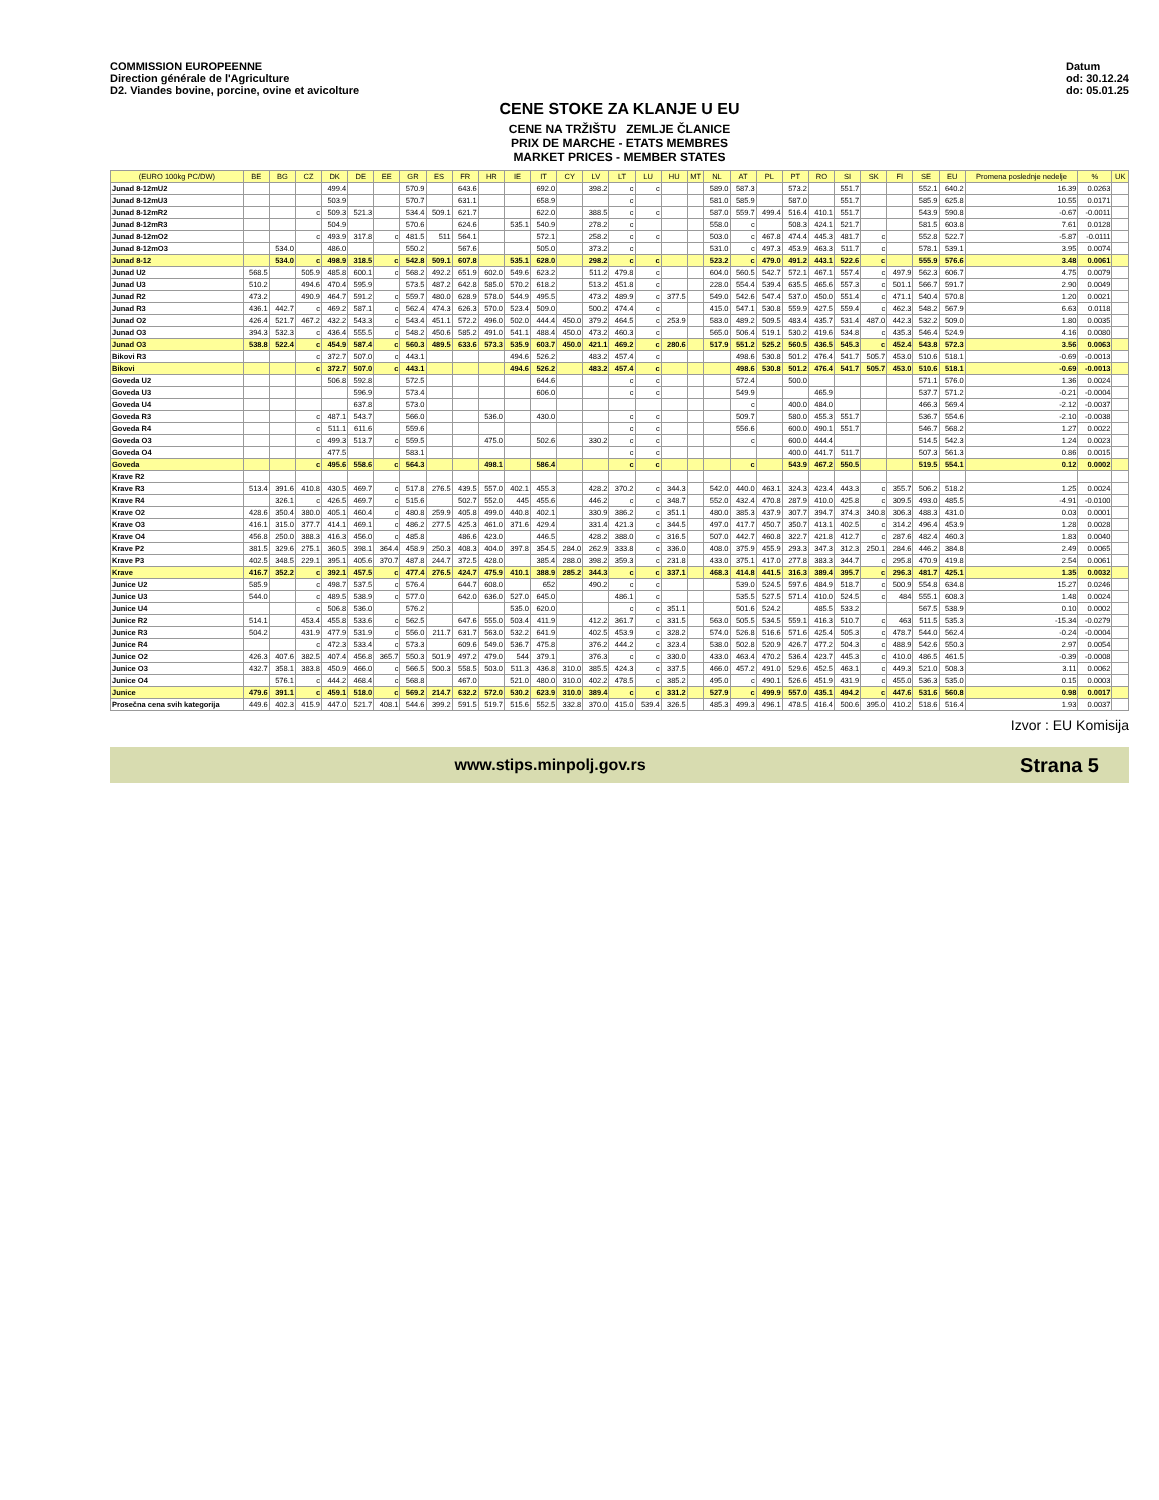COMMISSION EUROPEENNE
Direction générale de l'Agriculture
D2. Viandes bovine, porcine, ovine et avicolture
Datum
od: 30.12.24
do: 05.01.25
CENE STOKE ZA KLANJE U EU
CENE NA TRŽIŠTU ZEMLJE ČLANICE
PRIX DE MARCHE - ETATS MEMBRES
MARKET PRICES - MEMBER STATES
| (EURO 100kg PC/DW) | BE | BG | CZ | DK | DE | EE | GR | ES | FR | HR | IE | IT | CY | LV | LT | LU | HU | MT | NL | AT | PL | PT | RO | SI | SK | FI | SE | EU | Promena poslednje nedelje | % | UK |
| --- | --- | --- | --- | --- | --- | --- | --- | --- | --- | --- | --- | --- | --- | --- | --- | --- | --- | --- | --- | --- | --- | --- | --- | --- | --- | --- | --- | --- | --- | --- | --- |
| Junad 8-12mU2 | | | | 499.4 | | | 570.9 | | 643.6 | | | 692.0 | | 398.2 | c | c | | | 589.0 | 587.3 | | 573.2 | | 551.7 | | | 552.1 | 640.2 | 16.39 | 0.0263 | |
| Junad 8-12mU3 | | | | 503.9 | | | 570.7 | | 631.1 | | | 658.9 | | | c | | | | 581.0 | 585.9 | | 587.0 | | 551.7 | | | 585.9 | 625.8 | 10.55 | 0.0171 | |
| Junad 8-12mR2 | | | c | 509.3 | 521.3 | | 534.4 | 509.1 | 621.7 | | | 622.0 | | 388.5 | c | c | | | 587.0 | 559.7 | 499.4 | 516.4 | 410.1 | 551.7 | | | 543.9 | 590.8 | -0.67 | -0.0011 | |
| Junad 8-12mR3 | | | | 504.9 | | | 570.6 | | 624.6 | | 535.1 | 540.9 | | 278.2 | c | | | | 558.0 | c | | 508.3 | 424.1 | 521.7 | | | 581.5 | 603.8 | 7.61 | 0.0128 | |
| Junad 8-12mO2 | | | c | 493.9 | 317.8 | c | 481.5 | 511 | 564.1 | | | 572.1 | | 258.2 | c | c | | | 503.0 | c | 467.8 | 474.4 | 445.3 | 481.7 | c | | 552.8 | 522.7 | -5.87 | -0.0111 | |
| Junad 8-12mO3 | | 534.0 | | 486.0 | | | 550.2 | | 567.6 | | | 505.0 | | 373.2 | c | | | | 531.0 | c | 497.3 | 453.9 | 463.3 | 511.7 | c | | 578.1 | 539.1 | 3.95 | 0.0074 | |
| Junad 8-12 | | 534.0 | c | 498.9 | 318.5 | c | 542.8 | 509.1 | 607.8 | | 535.1 | 628.0 | | 298.2 | c | c | | | 523.2 | c | 479.0 | 491.2 | 443.1 | 522.6 | c | | 555.9 | 576.6 | 3.48 | 0.0061 | |
| Junad U2 | 568.5 | | 505.9 | 485.8 | 600.1 | c | 568.2 | 492.2 | 651.9 | 602.0 | 549.6 | 623.2 | | 511.2 | 479.8 | c | | | 604.0 | 560.5 | 542.7 | 572.1 | 467.1 | 557.4 | c | 497.9 | 562.3 | 606.7 | 4.75 | 0.0079 | |
| Junad U3 | 510.2 | | 494.6 | 470.4 | 595.9 | | 573.5 | 487.2 | 642.8 | 585.0 | 570.2 | 618.2 | | 513.2 | 451.8 | c | | | 228.0 | 554.4 | 539.4 | 635.5 | 465.6 | 557.3 | c | 501.1 | 566.7 | 591.7 | 2.90 | 0.0049 | |
| Junad R2 | 473.2 | | 490.9 | 464.7 | 591.2 | c | 559.7 | 480.0 | 628.9 | 578.0 | 544.9 | 495.5 | | 473.2 | 489.9 | c | 377.5 | | 549.0 | 542.6 | 547.4 | 537.0 | 450.0 | 551.4 | c | 471.1 | 540.4 | 570.8 | 1.20 | 0.0021 | |
| Junad R3 | 436.1 | 442.7 | c | 469.2 | 587.1 | c | 562.4 | 474.3 | 626.3 | 570.0 | 523.4 | 509.0 | | 500.2 | 474.4 | c | | | 415.0 | 547.1 | 530.8 | 559.9 | 427.5 | 559.4 | c | 462.3 | 548.2 | 567.9 | 6.63 | 0.0118 | |
| Junad O2 | 426.4 | 521.7 | 467.2 | 432.2 | 543.3 | c | 543.4 | 451.1 | 572.2 | 496.0 | 502.0 | 444.4 | 450.0 | 379.2 | 464.5 | c | 253.9 | | 583.0 | 489.2 | 509.5 | 483.4 | 435.7 | 531.4 | 487.0 | 442.3 | 532.2 | 509.0 | 1.80 | 0.0035 | |
| Junad O3 | 394.3 | 532.3 | c | 436.4 | 555.5 | c | 548.2 | 450.6 | 585.2 | 491.0 | 541.1 | 488.4 | 450.0 | 473.2 | 460.3 | c | | | 565.0 | 506.4 | 519.1 | 530.2 | 419.6 | 534.8 | c | 435.3 | 546.4 | 524.9 | 4.16 | 0.0080 | |
| Junad O3 | 538.8 | 522.4 | c | 454.9 | 587.4 | c | 560.3 | 489.5 | 633.6 | 573.3 | 535.9 | 603.7 | 450.0 | 421.1 | 469.2 | c | 280.6 | | 517.9 | 551.2 | 525.2 | 560.5 | 436.5 | 545.3 | c | 452.4 | 543.8 | 572.3 | 3.56 | 0.0063 | |
| Bikovi R3 | | | c | 372.7 | 507.0 | c | 443.1 | | | | 494.6 | 526.2 | | 483.2 | 457.4 | c | | | | 498.6 | 530.8 | 501.2 | 476.4 | 541.7 | 505.7 | 453.0 | 510.6 | 518.1 | -0.69 | -0.0013 | |
| Bikovi | | | c | 372.7 | 507.0 | c | 443.1 | | | | 494.6 | 526.2 | | 483.2 | 457.4 | c | | | | 498.6 | 530.8 | 501.2 | 476.4 | 541.7 | 505.7 | 453.0 | 510.6 | 518.1 | -0.69 | -0.0013 | |
| Goveda U2 | | | | 506.8 | 592.8 | | 572.5 | | | | | 644.6 | | | c | c | | | | 572.4 | | 500.0 | | | | | 571.1 | 576.0 | 1.36 | 0.0024 | |
| Goveda U3 | | | | | 596.9 | | 573.4 | | | | | 606.0 | | | c | c | | | | 549.9 | | | 465.9 | | | | 537.7 | 571.2 | -0.21 | -0.0004 | |
| Goveda U4 | | | | | 637.8 | | 573.0 | | | | | | | | | | | | | c | | 400.0 | 484.0 | | | | 466.3 | 569.4 | -2.12 | -0.0037 | |
| Goveda R3 | | | c | 487.1 | 543.7 | | 566.0 | | | 536.0 | | 430.0 | | | c | c | | | | 509.7 | | 580.0 | 455.3 | 551.7 | | | 536.7 | 554.6 | -2.10 | -0.0038 | |
| Goveda R4 | | | c | 511.1 | 611.6 | | 559.6 | | | | | | | | c | c | | | | 556.6 | | 600.0 | 490.1 | 551.7 | | | 546.7 | 568.2 | 1.27 | 0.0022 | |
| Goveda O3 | | | c | 499.3 | 513.7 | c | 559.5 | | | 475.0 | | 502.6 | | 330.2 | c | c | | | | c | | 600.0 | 444.4 | | | | 514.5 | 542.3 | 1.24 | 0.0023 | |
| Goveda O4 | | | | 477.5 | | | 583.1 | | | | | | | | c | c | | | | | | 400.0 | 441.7 | 511.7 | | | 507.3 | 561.3 | 0.86 | 0.0015 | |
| Goveda | | | c | 495.6 | 558.6 | c | 564.3 | | | 498.1 | | 586.4 | | | c | c | | | | c | | 543.9 | 467.2 | 550.5 | | | 519.5 | 554.1 | 0.12 | 0.0002 | |
| Krave R2 | | | | | | | | | | | | | | | | | | | | | | | | | | | | | | | |
| Krave R3 | 513.4 | 391.6 | 410.8 | 430.5 | 469.7 | c | 517.8 | 276.5 | 439.5 | 557.0 | 402.1 | 455.3 | | 428.2 | 370.2 | c | 344.3 | | 542.0 | 440.0 | 463.1 | 324.3 | 423.4 | 443.3 | c | 355.7 | 506.2 | 518.2 | 1.25 | 0.0024 | |
| Krave R4 | | 326.1 | c | 426.5 | 469.7 | c | 515.6 | | 502.7 | 552.0 | 445 | 455.6 | | 446.2 | c | c | 348.7 | | 552.0 | 432.4 | 470.8 | 287.9 | 410.0 | 425.8 | c | 309.5 | 493.0 | 485.5 | -4.91 | -0.0100 | |
| Krave O2 | 428.6 | 350.4 | 380.0 | 405.1 | 460.4 | c | 480.8 | 259.9 | 405.8 | 499.0 | 440.8 | 402.1 | | 330.9 | 386.2 | c | 351.1 | | 480.0 | 385.3 | 437.9 | 307.7 | 394.7 | 374.3 | 340.8 | 306.3 | 488.3 | 431.0 | 0.03 | 0.0001 | |
| Krave O3 | 416.1 | 315.0 | 377.7 | 414.1 | 469.1 | c | 486.2 | 277.5 | 425.3 | 461.0 | 371.6 | 429.4 | | 331.4 | 421.3 | c | 344.5 | | 497.0 | 417.7 | 450.7 | 350.7 | 413.1 | 402.5 | c | 314.2 | 496.4 | 453.9 | 1.28 | 0.0028 | |
| Krave O4 | 456.8 | 250.0 | 388.3 | 416.3 | 456.0 | c | 485.8 | | 486.6 | 423.0 | | 446.5 | | 428.2 | 388.0 | c | 316.5 | | 507.0 | 442.7 | 460.8 | 322.7 | 421.8 | 412.7 | c | 287.6 | 482.4 | 460.3 | 1.83 | 0.0040 | |
| Krave P2 | 381.5 | 329.6 | 275.1 | 360.5 | 398.1 | 364.4 | 458.9 | 250.3 | 408.3 | 404.0 | 397.8 | 354.5 | 284.0 | 262.9 | 333.8 | c | 336.0 | | 408.0 | 375.9 | 455.9 | 293.3 | 347.3 | 312.3 | 250.1 | 284.6 | 446.2 | 384.8 | 2.49 | 0.0065 | |
| Krave P3 | 402.5 | 348.5 | 229.1 | 395.1 | 405.6 | 370.7 | 487.8 | 244.7 | 372.5 | 428.0 | | 385.4 | 288.0 | 398.2 | 359.3 | c | 231.8 | | 433.0 | 375.1 | 417.0 | 277.8 | 383.3 | 344.7 | c | 295.8 | 470.9 | 419.8 | 2.54 | 0.0061 | |
| Krave | 416.7 | 352.2 | c | 392.1 | 457.5 | c | 477.4 | 276.5 | 424.7 | 475.9 | 410.1 | 388.9 | 285.2 | 344.3 | c | c | 337.1 | | 468.3 | 414.8 | 441.5 | 316.3 | 389.4 | 395.7 | c | 296.3 | 481.7 | 425.1 | 1.35 | 0.0032 | |
| Junice U2 | 585.9 | | c | 498.7 | 537.5 | c | 576.4 | | 644.7 | 608.0 | | 652 | | 490.2 | c | c | | | | 539.0 | 524.5 | 597.6 | 484.9 | 518.7 | c | 500.9 | 554.8 | 634.8 | 15.27 | 0.0246 | |
| Junice U3 | 544.0 | | c | 489.5 | 538.9 | c | 577.0 | | 642.0 | 636.0 | 527.0 | 645.0 | | | 486.1 | c | | | | 535.5 | 527.5 | 571.4 | 410.0 | 524.5 | c | 484 | 555.1 | 608.3 | 1.48 | 0.0024 | |
| Junice U4 | | | c | 506.8 | 536.0 | | 576.2 | | | | 535.0 | 620.0 | | | c | c | 351.1 | | | 501.6 | 524.2 | | 485.5 | 533.2 | | | 567.5 | 538.9 | 0.10 | 0.0002 | |
| Junice R2 | 514.1 | | 453.4 | 455.8 | 533.6 | c | 562.5 | | 647.6 | 555.0 | 503.4 | 411.9 | | 412.2 | 361.7 | c | 331.5 | | 563.0 | 505.5 | 534.5 | 559.1 | 416.3 | 510.7 | c | 463 | 511.5 | 535.3 | -15.34 | -0.0279 | |
| Junice R3 | 504.2 | | 431.9 | 477.9 | 531.9 | c | 556.0 | 211.7 | 631.7 | 563.0 | 532.2 | 641.9 | | 402.5 | 453.9 | c | 328.2 | | 574.0 | 526.8 | 516.6 | 571.6 | 425.4 | 505.3 | c | 478.7 | 544.0 | 562.4 | -0.24 | -0.0004 | |
| Junice R4 | | | c | 472.3 | 533.4 | c | 573.3 | | 609.6 | 549.0 | 536.7 | 475.8 | | 376.2 | 444.2 | c | 323.4 | | 538.0 | 502.8 | 520.9 | 426.7 | 477.2 | 504.3 | c | 488.9 | 542.6 | 550.3 | 2.97 | 0.0054 | |
| Junice O2 | 426.3 | 407.6 | 382.5 | 407.4 | 456.8 | 365.7 | 550.3 | 501.9 | 497.2 | 479.0 | 544 | 379.1 | | 376.3 | c | c | 330.0 | | 433.0 | 463.4 | 470.2 | 536.4 | 423.7 | 445.3 | c | 410.0 | 486.5 | 461.5 | -0.39 | -0.0008 | |
| Junice O3 | 432.7 | 358.1 | 383.8 | 450.9 | 466.0 | c | 566.5 | 500.3 | 558.5 | 503.0 | 511.3 | 436.8 | 310.0 | 385.5 | 424.3 | c | 337.5 | | 466.0 | 457.2 | 491.0 | 529.6 | 452.5 | 463.1 | c | 449.3 | 521.0 | 508.3 | 3.11 | 0.0062 | |
| Junice O4 | | 576.1 | c | 444.2 | 468.4 | c | 568.8 | | 467.0 | | 521.0 | 480.0 | 310.0 | 402.2 | 478.5 | c | 385.2 | | 495.0 | c | 490.1 | 526.6 | 451.9 | 431.9 | c | 455.0 | 536.3 | 535.0 | 0.15 | 0.0003 | |
| Junice | 479.6 | 391.1 | c | 459.1 | 518.0 | c | 569.2 | 214.7 | 632.2 | 572.0 | 530.2 | 623.9 | 310.0 | 389.4 | c | c | 331.2 | | 527.9 | c | 499.9 | 557.0 | 435.1 | 494.2 | c | 447.6 | 531.6 | 560.8 | 0.98 | 0.0017 | |
| Prosečna cena svih kategorija | 449.6 | 402.3 | 415.9 | 447.0 | 521.7 | 408.1 | 544.6 | 399.2 | 591.5 | 519.7 | 515.6 | 552.5 | 332.8 | 370.0 | 415.0 | 539.4 | 326.5 | | 485.3 | 499.3 | 496.1 | 478.5 | 416.4 | 500.6 | 395.0 | 410.2 | 518.6 | 516.4 | 1.93 | 0.0037 | |
Izvor : EU Komisija
www.stips.minpolj.gov.rs
Strana 5